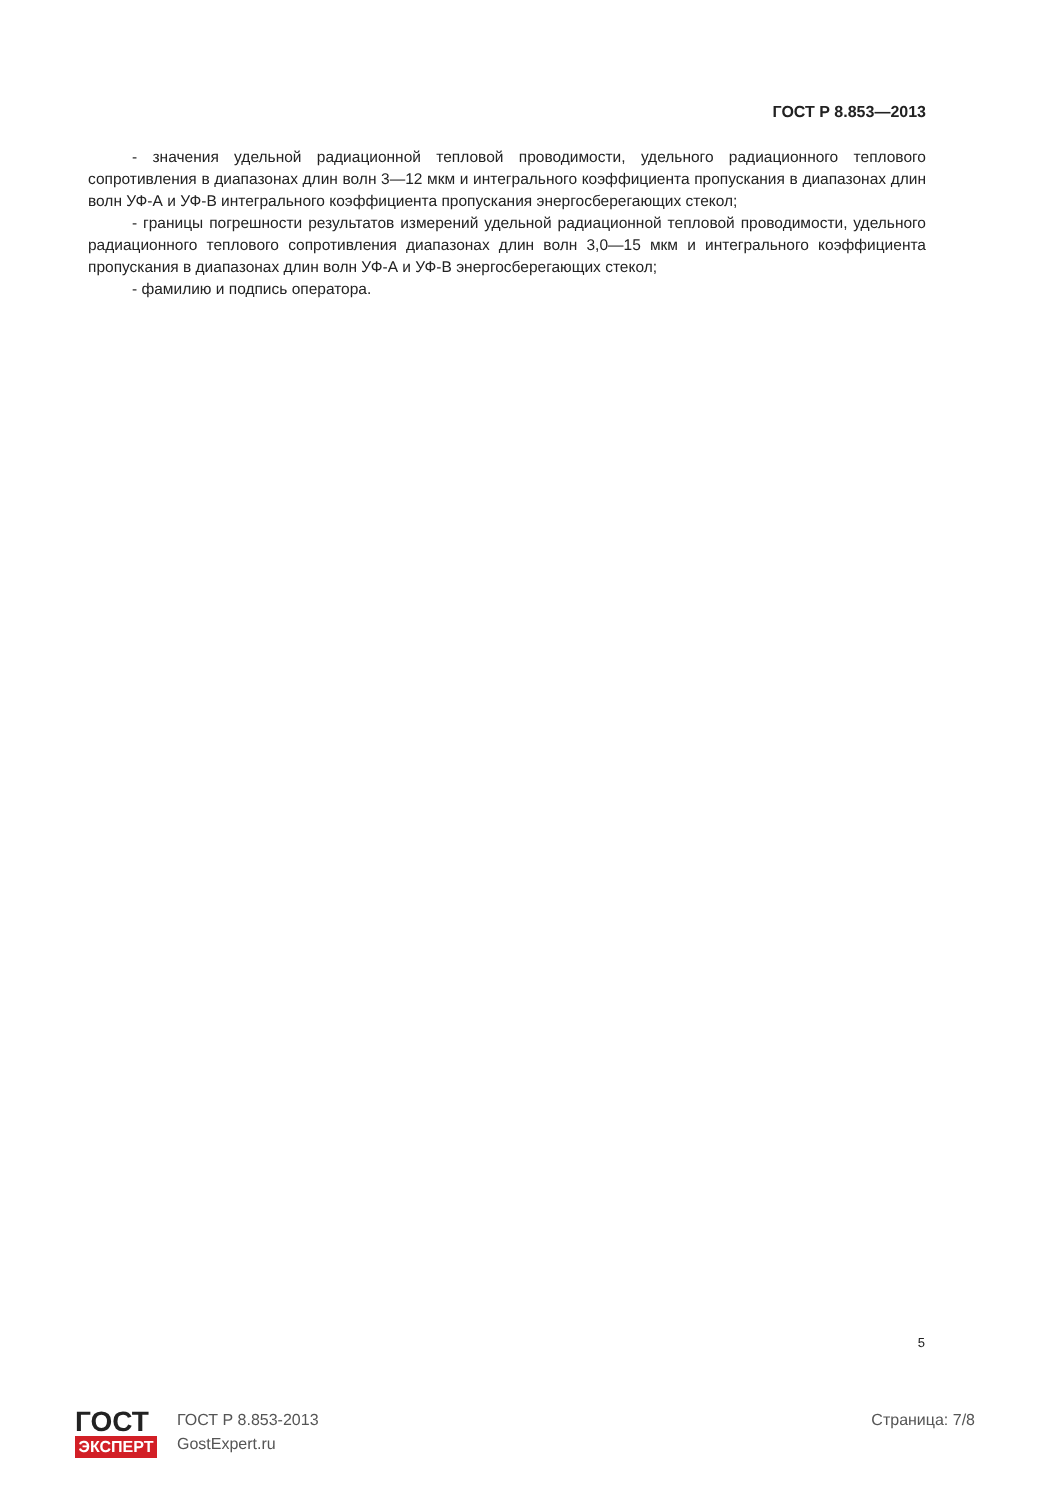ГОСТ Р 8.853—2013
- значения удельной радиационной тепловой проводимости, удельного радиационного теплового сопротивления в диапазонах длин волн 3—12 мкм и интегрального коэффициента пропускания в диапазонах длин волн УФ-А и УФ-В интегрального коэффициента пропускания энергосберегающих стекол;
- границы погрешности результатов измерений удельной радиационной тепловой проводимости, удельного радиационного теплового сопротивления диапазонах длин волн 3,0—15 мкм и интегрального коэффициента пропускания в диапазонах длин волн УФ-А и УФ-В энергосберегающих стекол;
- фамилию и подпись оператора.
5
ГОСТ
ЭКСПЕРТ
ГОСТ Р 8.853-2013
GostExpert.ru
Страница: 7/8